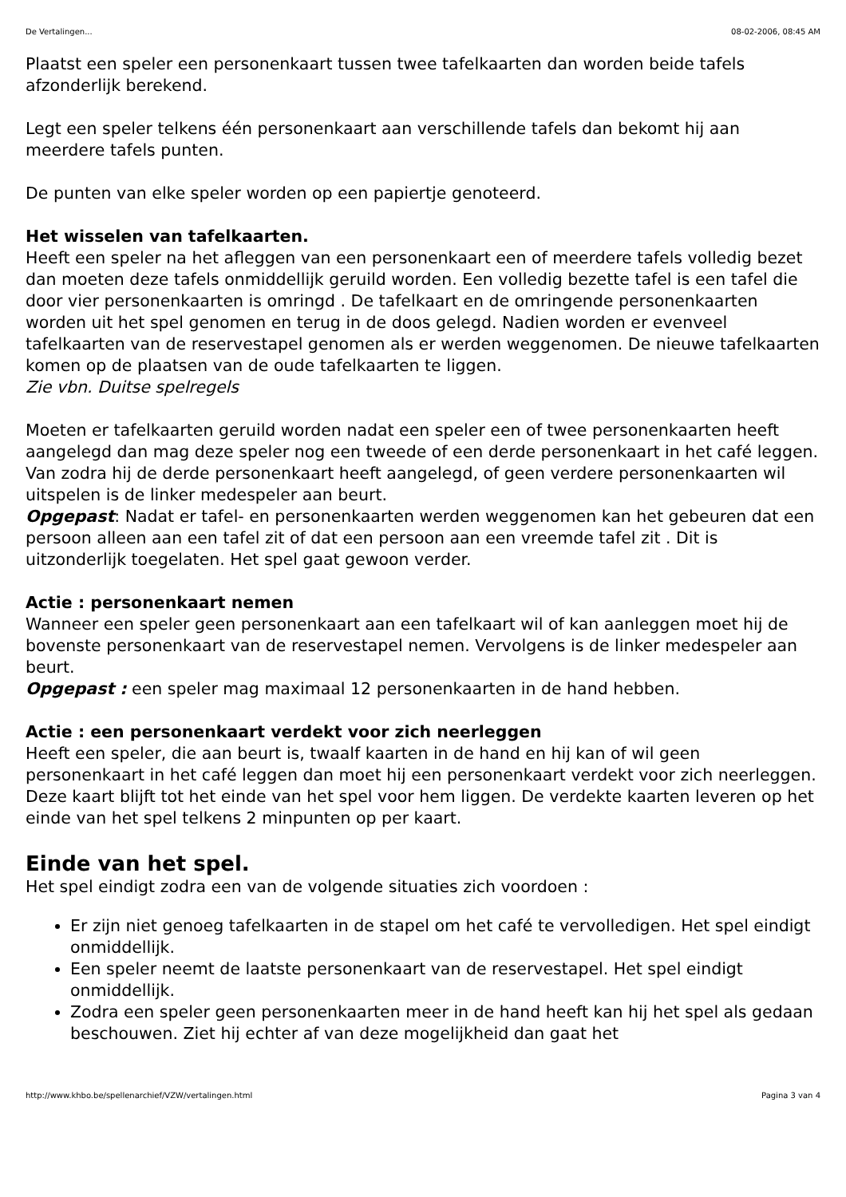De Vertalingen... 08-02-2006, 08:45 AM
Plaatst een speler een personenkaart tussen twee tafelkaarten dan worden beide tafels afzonderlijk berekend.
Legt een speler telkens één personenkaart aan verschillende tafels dan bekomt hij aan meerdere tafels punten.
De punten van elke speler worden op een papiertje genoteerd.
Het wisselen van tafelkaarten.
Heeft een speler na het afleggen van een personenkaart een of meerdere tafels volledig bezet dan moeten deze tafels onmiddellijk geruild worden. Een volledig bezette tafel is een tafel die door vier personenkaarten is omringd . De tafelkaart en de omringende personenkaarten worden uit het spel genomen en terug in de doos gelegd. Nadien worden er evenveel tafelkaarten van de reservestapel genomen als er werden weggenomen. De nieuwe tafelkaarten komen op de plaatsen van de oude tafelkaarten te liggen.
Zie vbn. Duitse spelregels
Moeten er tafelkaarten geruild worden nadat een speler een of twee personenkaarten heeft aangelegd dan mag deze speler nog een tweede of een derde personenkaart in het café leggen. Van zodra hij de derde personenkaart heeft aangelegd, of geen verdere personenkaarten wil uitspelen is de linker medespeler aan beurt.
Opgepast: Nadat er tafel- en personenkaarten werden weggenomen kan het gebeuren dat een persoon alleen aan een tafel zit of dat een persoon aan een vreemde tafel zit . Dit is uitzonderlijk toegelaten. Het spel gaat gewoon verder.
Actie : personenkaart nemen
Wanneer een speler geen personenkaart aan een tafelkaart wil of kan aanleggen moet hij de bovenste personenkaart van de reservestapel nemen. Vervolgens is de linker medespeler aan beurt.
Opgepast : een speler mag maximaal 12 personenkaarten in de hand hebben.
Actie : een personenkaart verdekt voor zich neerleggen
Heeft een speler, die aan beurt is, twaalf kaarten in de hand en hij kan of wil geen personenkaart in het café leggen dan moet hij een personenkaart verdekt voor zich neerleggen. Deze kaart blijft tot het einde van het spel voor hem liggen. De verdekte kaarten leveren op het einde van het spel telkens 2 minpunten op per kaart.
Einde van het spel.
Het spel eindigt zodra een van de volgende situaties zich voordoen :
Er zijn niet genoeg tafelkaarten in de stapel om het café te vervolledigen. Het spel eindigt onmiddellijk.
Een speler neemt de laatste personenkaart van de reservestapel. Het spel eindigt onmiddellijk.
Zodra een speler geen personenkaarten meer in de hand heeft kan hij het spel als gedaan beschouwen. Ziet hij echter af van deze mogelijkheid dan gaat het
http://www.khbo.be/spellenarchief/VZW/vertalingen.html Pagina 3 van 4